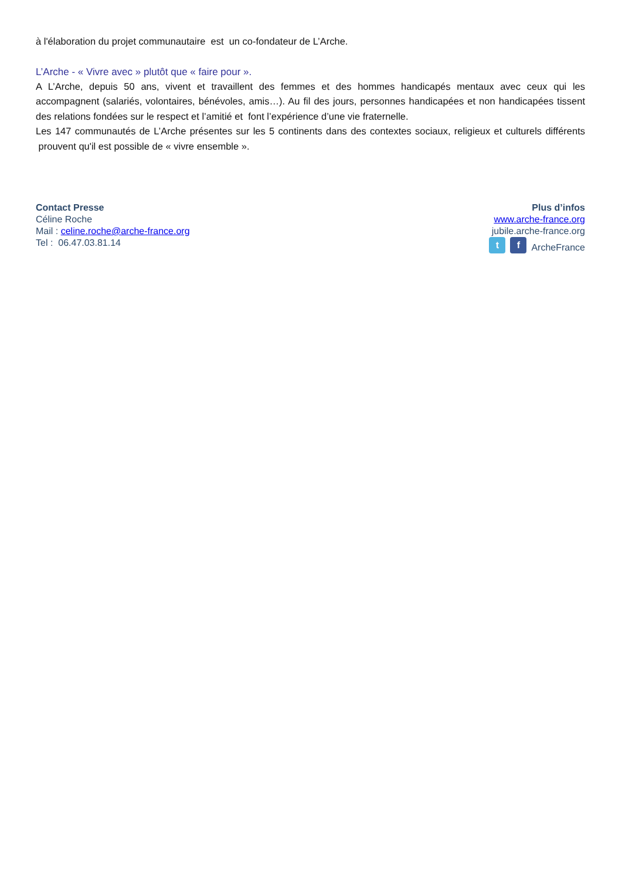à l'élaboration du projet communautaire est un co-fondateur de L’Arche.
L’Arche - « Vivre avec » plutôt que « faire pour ».
A L’Arche, depuis 50 ans, vivent et travaillent des femmes et des hommes handicapés mentaux avec ceux qui les accompagnent (salariés, volontaires, bénévoles, amis…). Au fil des jours, personnes handicapées et non handicapées tissent des relations fondées sur le respect et l’amitié et font l’expérience d’une vie fraternelle.
Les 147 communautés de L’Arche présentes sur les 5 continents dans des contextes sociaux, religieux et culturels différents prouvent qu'il est possible de « vivre ensemble ».
Contact Presse
Céline Roche
Mail : celine.roche@arche-france.org
Tel : 06.47.03.81.14
Plus d’infos
www.arche-france.org
jubile.arche-france.org
t f ArcheFrance